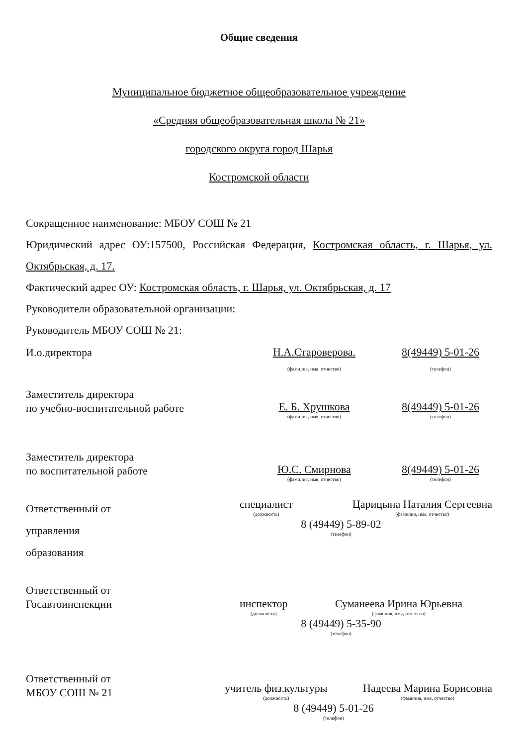Общие сведения
Муниципальное бюджетное общеобразовательное учреждение
«Средняя общеобразовательная школа № 21»
городского округа город Шарья
Костромской области
Сокращенное наименование: МБОУ СОШ № 21
Юридический адрес ОУ:157500, Российская Федерация, Костромская область, г. Шарья, ул. Октябрьская, д. 17.
Фактический адрес ОУ: Костромская область, г. Шарья, ул. Октябрьская, д. 17
Руководители образовательной организации:
Руководитель МБОУ СОШ № 21:
И.о.директора
Н.А.Староверова.
(фамилия, имя, отчество)
8(49449) 5-01-26
(телефон)
Заместитель директора
по учебно-воспитательной работе
Е. Б. Хрушкова
(фамилия, имя, отчество)
8(49449) 5-01-26
(телефон)
Заместитель директора
по воспитательной работе
Ю.С. Смирнова
(фамилия, имя, отчество)
8(49449) 5-01-26
(телефон)
Ответственный от
управления
образования
специалист
(должность) Царицына Наталия Сергеевна
(фамилия, имя, отчество)
8 (49449) 5-89-02
(телефон)
Ответственный от
Госавтоинспекции
инспектор
(должность) Суманеева Ирина Юрьевна
(фамилия, имя, отчество)
8 (49449) 5-35-90
(телефон)
Ответственный от
МБОУ СОШ № 21
учитель физ.культуры
(должность) Надеева Марина Борисовна
(фамилия, имя, отчество)
8 (49449) 5-01-26
(телефон)